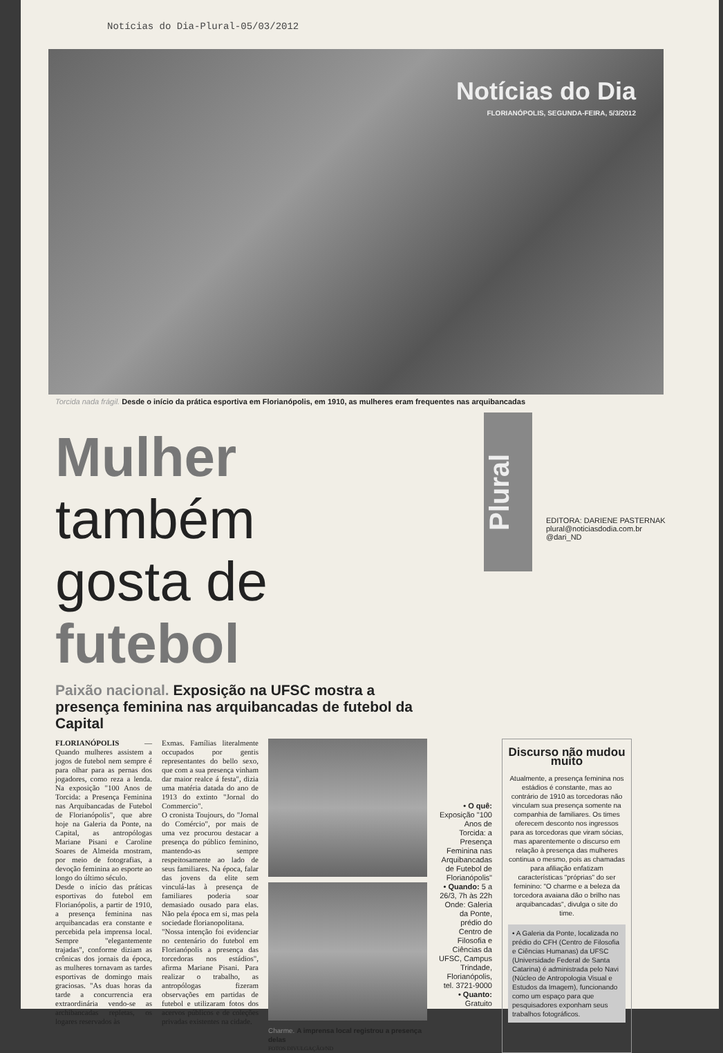Notícias do Dia-Plural-05/03/2012
Notícias do Dia
FLORIANÓPOLIS, SEGUNDA-FEIRA, 5/3/2012
Torcida nada frágil. Desde o início da prática esportiva em Florianópolis, em 1910, as mulheres eram frequentes nas arquibancadas
Mulher também
gosta de futebol
Plural
EDITORA: DARIENE PASTERNAK
plural@noticiasdodia.com.br
@dari_ND
Paixão nacional. Exposição na UFSC mostra a presença feminina nas arquibancadas de futebol da Capital
FLORIANÓPOLIS — Quando mulheres assistem a jogos de futebol nem sempre é para olhar para as pernas dos jogadores, como reza a lenda. Na exposição "100 Anos de Torcida: a Presença Feminina nas Arquibancadas de Futebol de Florianópolis", que abre hoje na Galeria da Ponte, na Capital, as antropólogas Mariane Pisani e Caroline Soares de Almeida mostram, por meio de fotografias, a devoção feminina ao esporte ao longo do último século.
Desde o início das práticas esportivas do futebol em Florianópolis, a partir de 1910, a presença feminina nas arquibancadas era constante e percebida pela imprensa local. Sempre "elegantemente trajadas", conforme diziam as crônicas dos jornais da época, as mulheres tornavam as tardes esportivas de domingo mais graciosas. "As duas horas da tarde a concurrencia era extraordinária vendo-se as archibancadas repletas, os logares reservados às
Exmas. Famílias literalmente occupados por gentis representantes do bello sexo, que com a sua presença vinham dar maior realce á festa", dizia uma matéria datada do ano de 1913 do extinto "Jornal do Commercio".
O cronista Toujours, do "Jornal do Comércio", por mais de uma vez procurou destacar a presença do público feminino, mantendo-as sempre respeitosamente ao lado de seus familiares. Na época, falar das jovens da elite sem vinculá-las à presença de familiares poderia soar demasiado ousado para elas. Não pela época em si, mas pela sociedade florianopolitana.
"Nossa intenção foi evidenciar no centenário do futebol em Florianópolis a presença das torcedoras nos estádios", afirma Mariane Pisani. Para realizar o trabalho, as antropólogas fizeram observações em partidas de futebol e utilizaram fotos dos acervos públicos e de coleções privadas existentes na cidade.
Charme. A imprensa local registrou a presença delas
FOTOS DIVULGAÇÃO/ND
• O quê:
Exposição "100 Anos de Torcida: a Presença Feminina nas Arquibancadas de Futebol de Florianópolis"
• Quando: 5 a 26/3, 7h às 22h
Onde: Galeria da Ponte, prédio do Centro de Filosofia e Ciências da UFSC, Campus Trindade, Florianópolis, tel. 3721-9000
• Quanto:
Gratuito
Discurso não mudou muito
Atualmente, a presença feminina nos estádios é constante, mas ao contrário de 1910 as torcedoras não vinculam sua presença somente na companhia de familiares. Os times oferecem desconto nos ingressos para as torcedoras que viram sócias, mas aparentemente o discurso em relação à presença das mulheres continua o mesmo, pois as chamadas para afiliação enfatizam características "próprias" do ser feminino: "O charme e a beleza da torcedora avaiana dão o brilho nas arquibancadas", divulga o site do time.
• A Galeria da Ponte, localizada no prédio do CFH (Centro de Filosofia e Ciências Humanas) da UFSC (Universidade Federal de Santa Catarina) é administrada pelo Navi (Núcleo de Antropologia Visual e Estudos da Imagem), funcionando como um espaço para que pesquisadores exponham seus trabalhos fotográficos.